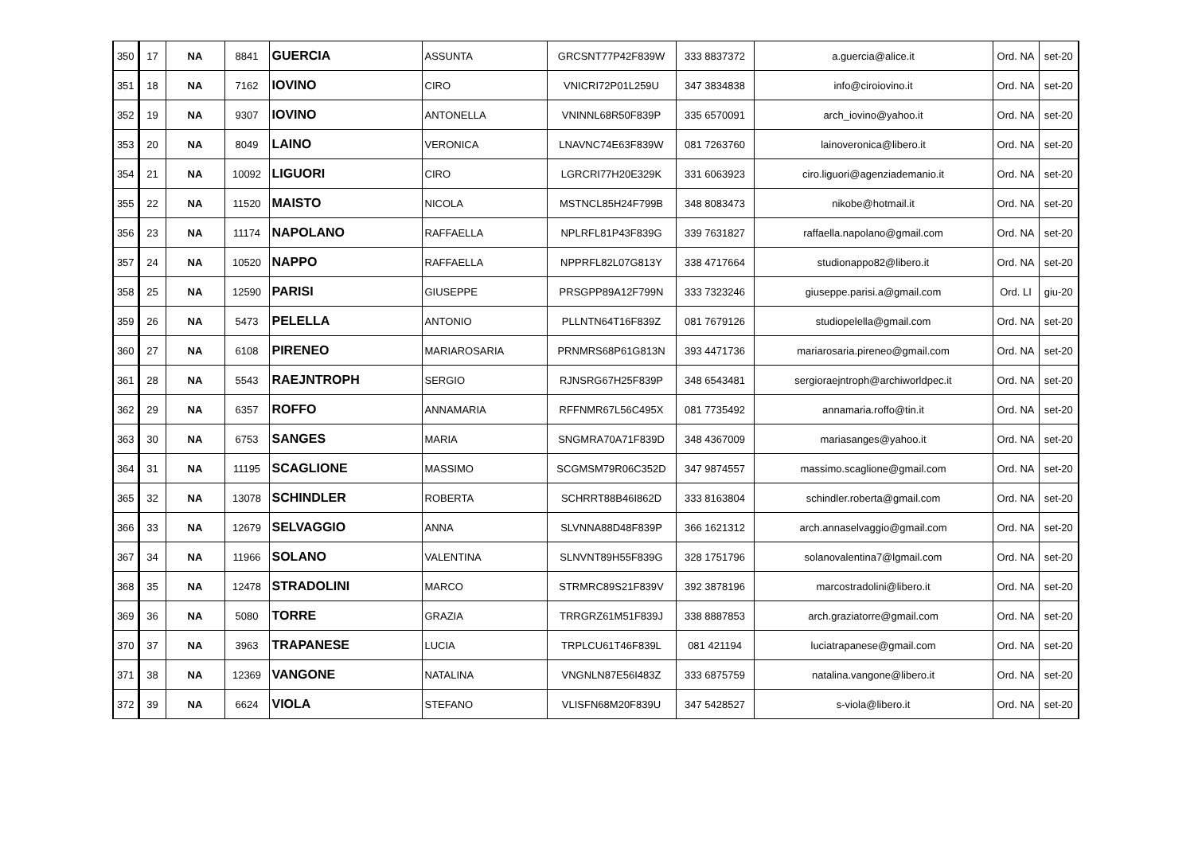| 350 | 17 | NA | 8841 | GUERCIA | ASSUNTA | GRCSNT77P42F839W | 333 8837372 | a.guercia@alice.it | Ord. NA | set-20 |
| 351 | 18 | NA | 7162 | IOVINO | CIRO | VNICRI72P01L259U | 347 3834838 | info@ciroiovino.it | Ord. NA | set-20 |
| 352 | 19 | NA | 9307 | IOVINO | ANTONELLA | VNINNL68R50F839P | 335 6570091 | arch_iovino@yahoo.it | Ord. NA | set-20 |
| 353 | 20 | NA | 8049 | LAINO | VERONICA | LNAVNC74E63F839W | 081 7263760 | lainoveronica@libero.it | Ord. NA | set-20 |
| 354 | 21 | NA | 10092 | LIGUORI | CIRO | LGRCRI77H20E329K | 331 6063923 | ciro.liguori@agenziademanio.it | Ord. NA | set-20 |
| 355 | 22 | NA | 11520 | MAISTO | NICOLA | MSTNCL85H24F799B | 348 8083473 | nikobe@hotmail.it | Ord. NA | set-20 |
| 356 | 23 | NA | 11174 | NAPOLANO | RAFFAELLA | NPLRFL81P43F839G | 339 7631827 | raffaella.napolano@gmail.com | Ord. NA | set-20 |
| 357 | 24 | NA | 10520 | NAPPO | RAFFAELLA | NPPRFL82L07G813Y | 338 4717664 | studionappo82@libero.it | Ord. NA | set-20 |
| 358 | 25 | NA | 12590 | PARISI | GIUSEPPE | PRSGPP89A12F799N | 333 7323246 | giuseppe.parisi.a@gmail.com | Ord. LI | giu-20 |
| 359 | 26 | NA | 5473 | PELELLA | ANTONIO | PLLNTN64T16F839Z | 081 7679126 | studiopelella@gmail.com | Ord. NA | set-20 |
| 360 | 27 | NA | 6108 | PIRENEO | MARIAROSARIA | PRNMRS68P61G813N | 393 4471736 | mariarosaria.pireneo@gmail.com | Ord. NA | set-20 |
| 361 | 28 | NA | 5543 | RAEJNTROPH | SERGIO | RJNSRG67H25F839P | 348 6543481 | sergioraejntroph@archiworldpec.it | Ord. NA | set-20 |
| 362 | 29 | NA | 6357 | ROFFO | ANNAMARIA | RFFNMR67L56C495X | 081 7735492 | annamaria.roffo@tin.it | Ord. NA | set-20 |
| 363 | 30 | NA | 6753 | SANGES | MARIA | SNGMRA70A71F839D | 348 4367009 | mariasanges@yahoo.it | Ord. NA | set-20 |
| 364 | 31 | NA | 11195 | SCAGLIONE | MASSIMO | SCGMSM79R06C352D | 347 9874557 | massimo.scaglione@gmail.com | Ord. NA | set-20 |
| 365 | 32 | NA | 13078 | SCHINDLER | ROBERTA | SCHRRT88B46I862D | 333 8163804 | schindler.roberta@gmail.com | Ord. NA | set-20 |
| 366 | 33 | NA | 12679 | SELVAGGIO | ANNA | SLVNNA88D48F839P | 366 1621312 | arch.annaselvaggio@gmail.com | Ord. NA | set-20 |
| 367 | 34 | NA | 11966 | SOLANO | VALENTINA | SLNVNT89H55F839G | 328 1751796 | solanovalentina7@lgmail.com | Ord. NA | set-20 |
| 368 | 35 | NA | 12478 | STRADOLINI | MARCO | STRMRC89S21F839V | 392 3878196 | marcostradolini@libero.it | Ord. NA | set-20 |
| 369 | 36 | NA | 5080 | TORRE | GRAZIA | TRRGRZ61M51F839J | 338 8887853 | arch.graziatorre@gmail.com | Ord. NA | set-20 |
| 370 | 37 | NA | 3963 | TRAPANESE | LUCIA | TRPLCU61T46F839L | 081 421194 | luciatrapanese@gmail.com | Ord. NA | set-20 |
| 371 | 38 | NA | 12369 | VANGONE | NATALINA | VNGNLN87E56I483Z | 333 6875759 | natalina.vangone@libero.it | Ord. NA | set-20 |
| 372 | 39 | NA | 6624 | VIOLA | STEFANO | VLISFN68M20F839U | 347 5428527 | s-viola@libero.it | Ord. NA | set-20 |